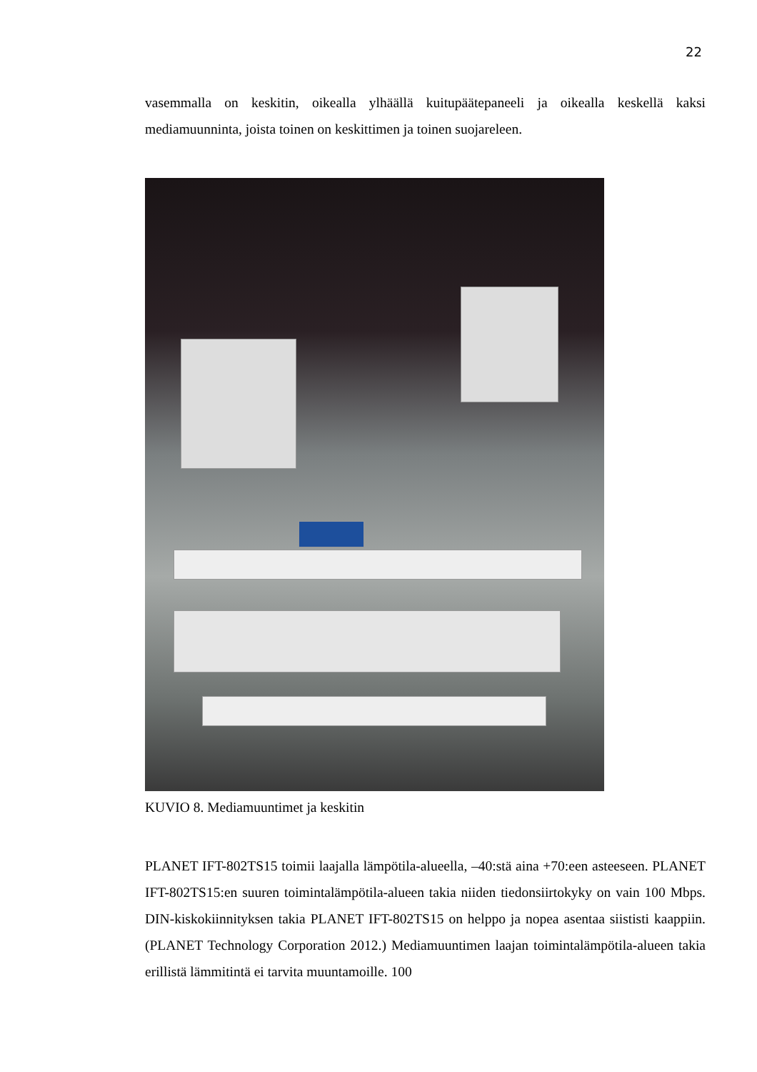22
vasemmalla on keskitin, oikealla ylhäällä kuitupäätepaneeli ja oikealla keskellä kaksi mediamuunninta, joista toinen on keskittimen ja toinen suojareleen.
KUVIO 8. Mediamuuntimet ja keskitin
PLANET IFT-802TS15 toimii laajalla lämpötila-alueella, –40:stä aina +70:een asteeseen. PLANET IFT-802TS15:en suuren toimintalämpötila-alueen takia niiden tiedonsiirtokyky on vain 100 Mbps. DIN-kiskokiinnityksen takia PLANET IFT-802TS15 on helppo ja nopea asentaa siististi kaappiin. (PLANET Technology Corporation 2012.) Mediamuuntimen laajan toimintalämpötila-alueen takia erillistä lämmitintä ei tarvita muuntamoille. 100